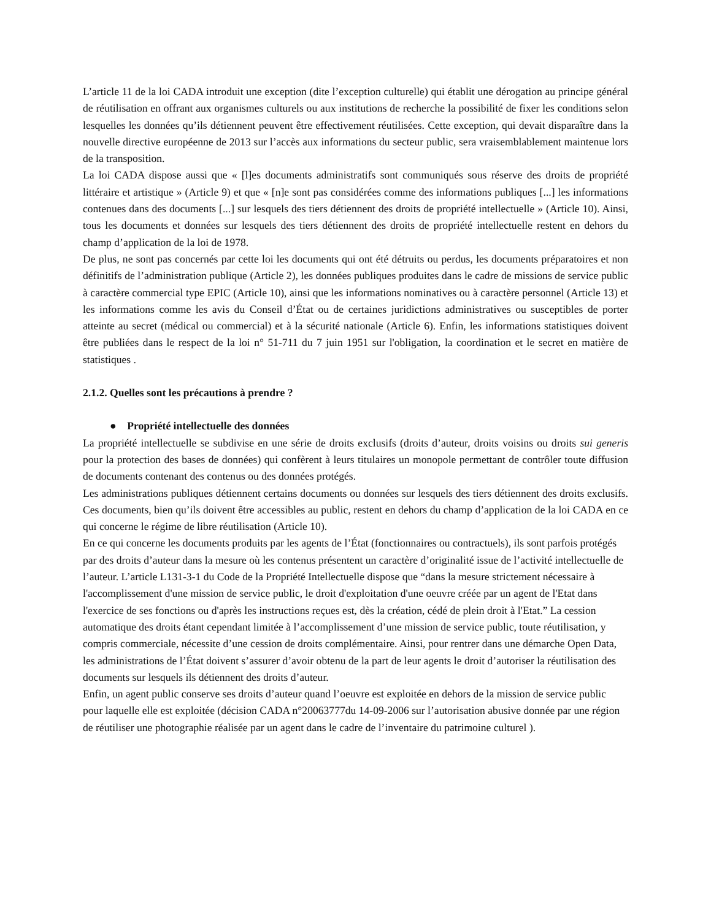L’article 11 de la loi CADA introduit une exception (dite l’exception culturelle) qui établit une dérogation au principe général de réutilisation en offrant aux organismes culturels ou aux institutions de recherche la possibilité de fixer les conditions selon lesquelles les données qu’ils détiennent peuvent être effectivement réutilisées. Cette exception, qui devait disparaître dans la nouvelle directive européenne de 2013 sur l’accès aux informations du secteur public, sera vraisemblablement maintenue lors de la transposition.
La loi CADA dispose aussi que « [l]es documents administratifs sont communiqués sous réserve des droits de propriété littéraire et artistique » (Article 9) et que « [n]e sont pas considérées comme des informations publiques [...] les informations contenues dans des documents [...] sur lesquels des tiers détiennent des droits de propriété intellectuelle » (Article 10). Ainsi, tous les documents et données sur lesquels des tiers détiennent des droits de propriété intellectuelle restent en dehors du champ d’application de la loi de 1978.
De plus, ne sont pas concernés par cette loi les documents qui ont été détruits ou perdus, les documents préparatoires et non définitifs de l’administration publique (Article 2), les données publiques produites dans le cadre de missions de service public à caractère commercial type EPIC (Article 10), ainsi que les informations nominatives ou à caractère personnel (Article 13) et les informations comme les avis du Conseil d’État ou de certaines juridictions administratives ou susceptibles de porter atteinte au secret (médical ou commercial) et à la sécurité nationale (Article 6). Enfin, les informations statistiques doivent être publiées dans le respect de la loi n° 51-711 du 7 juin 1951 sur l'obligation, la coordination et le secret en matière de statistiques .
2.1.2. Quelles sont les précautions à prendre ?
● Propriété intellectuelle des données
La propriété intellectuelle se subdivise en une série de droits exclusifs (droits d’auteur, droits voisins ou droits sui generis pour la protection des bases de données) qui confèrent à leurs titulaires un monopole permettant de contrôler toute diffusion de documents contenant des contenus ou des données protégés.
Les administrations publiques détiennent certains documents ou données sur lesquels des tiers détiennent des droits exclusifs. Ces documents, bien qu’ils doivent être accessibles au public, restent en dehors du champ d’application de la loi CADA en ce qui concerne le régime de libre réutilisation (Article 10).
En ce qui concerne les documents produits par les agents de l’État (fonctionnaires ou contractuels), ils sont parfois protégés par des droits d’auteur dans la mesure où les contenus présentent un caractère d’originalité issue de l’activité intellectuelle de l’auteur. L’article L131-3-1 du Code de la Propriété Intellectuelle dispose que “dans la mesure strictement nécessaire à l'accomplissement d'une mission de service public, le droit d'exploitation d'une oeuvre créée par un agent de l'Etat dans l'exercice de ses fonctions ou d'après les instructions reçues est, dès la création, cédé de plein droit à l'Etat.” La cession automatique des droits étant cependant limitée à l’accomplissement d’une mission de service public, toute réutilisation, y compris commerciale, nécessite d’une cession de droits complémentaire. Ainsi, pour rentrer dans une démarche Open Data, les administrations de l’État doivent s’assurer d’avoir obtenu de la part de leur agents le droit d’autoriser la réutilisation des documents sur lesquels ils détiennent des droits d’auteur.
Enfin, un agent public conserve ses droits d’auteur quand l’oeuvre est exploitée en dehors de la mission de service public pour laquelle elle est exploitée (décision CADA n°20063777du 14-09-2006 sur l’autorisation abusive donnée par une région de réutiliser une photographie réalisée par un agent dans le cadre de l’inventaire du patrimoine culturel ).